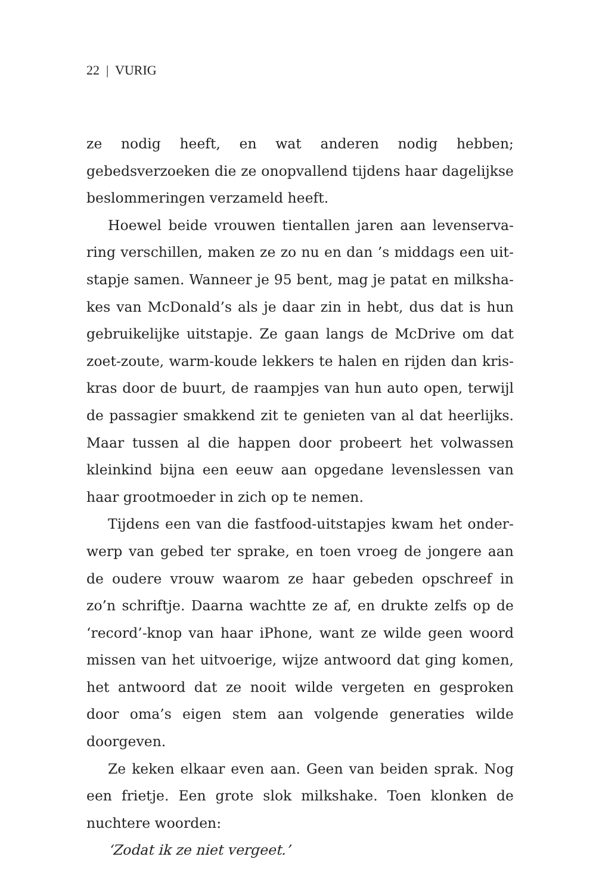22 | VURIG
ze nodig heeft, en wat anderen nodig hebben; gebedsverzoe­ken die ze onopvallend tijdens haar dagelijkse beslommerin­gen verzameld heeft.
Hoewel beide vrouwen tientallen jaren aan levenserva­ring verschillen, maken ze zo nu en dan ’s middags een uit­stapje samen. Wanneer je 95 bent, mag je patat en milksha­kes van McDonald’s als je daar zin in hebt, dus dat is hun gebruikelijke uitstapje. Ze gaan langs de McDrive om dat zoet-zoute, warm-koude lekkers te halen en rijden dan kris­kras door de buurt, de raampjes van hun auto open, terwijl de passagier smakkend zit te genieten van al dat heerlijks. Maar tussen al die happen door probeert het volwassen kleinkind bijna een eeuw aan opgedane levenslessen van haar groot­moeder in zich op te nemen.
Tijdens een van die fastfood-uitstapjes kwam het onder­werp van gebed ter sprake, en toen vroeg de jongere aan de oudere vrouw waarom ze haar gebeden opschreef in zo’n schriftje. Daarna wachtte ze af, en drukte zelfs op de ‘record’-knop van haar iPhone, want ze wilde geen woord missen van het uitvoerige, wijze antwoord dat ging komen, het antwoord dat ze nooit wilde vergeten en gesproken door oma’s eigen stem aan volgende generaties wilde doorgeven.
Ze keken elkaar even aan. Geen van beiden sprak. Nog een frietje. Een grote slok milkshake. Toen klonken de nuchtere woorden:
‘Zodat ik ze niet vergeet.’